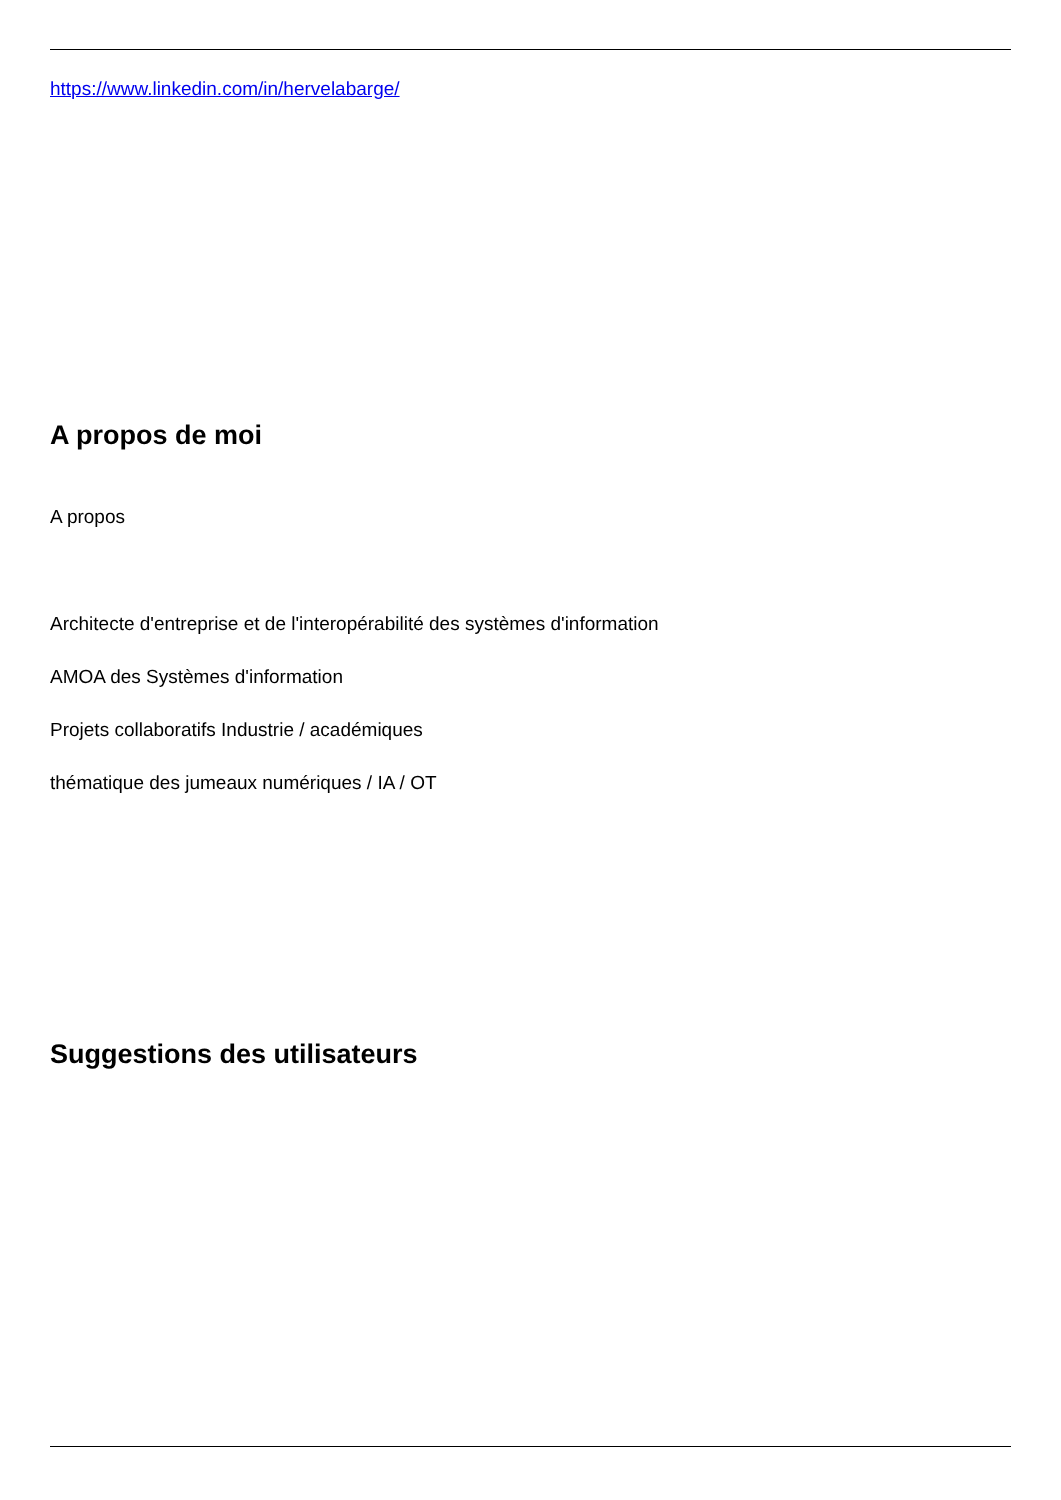https://www.linkedin.com/in/hervelabarge/
A propos de moi
A propos
Architecte d'entreprise et de l'interopérabilité des systèmes d'information
AMOA des Systèmes d'information
Projets collaboratifs Industrie / académiques
thématique des jumeaux numériques / IA / OT
Suggestions des utilisateurs